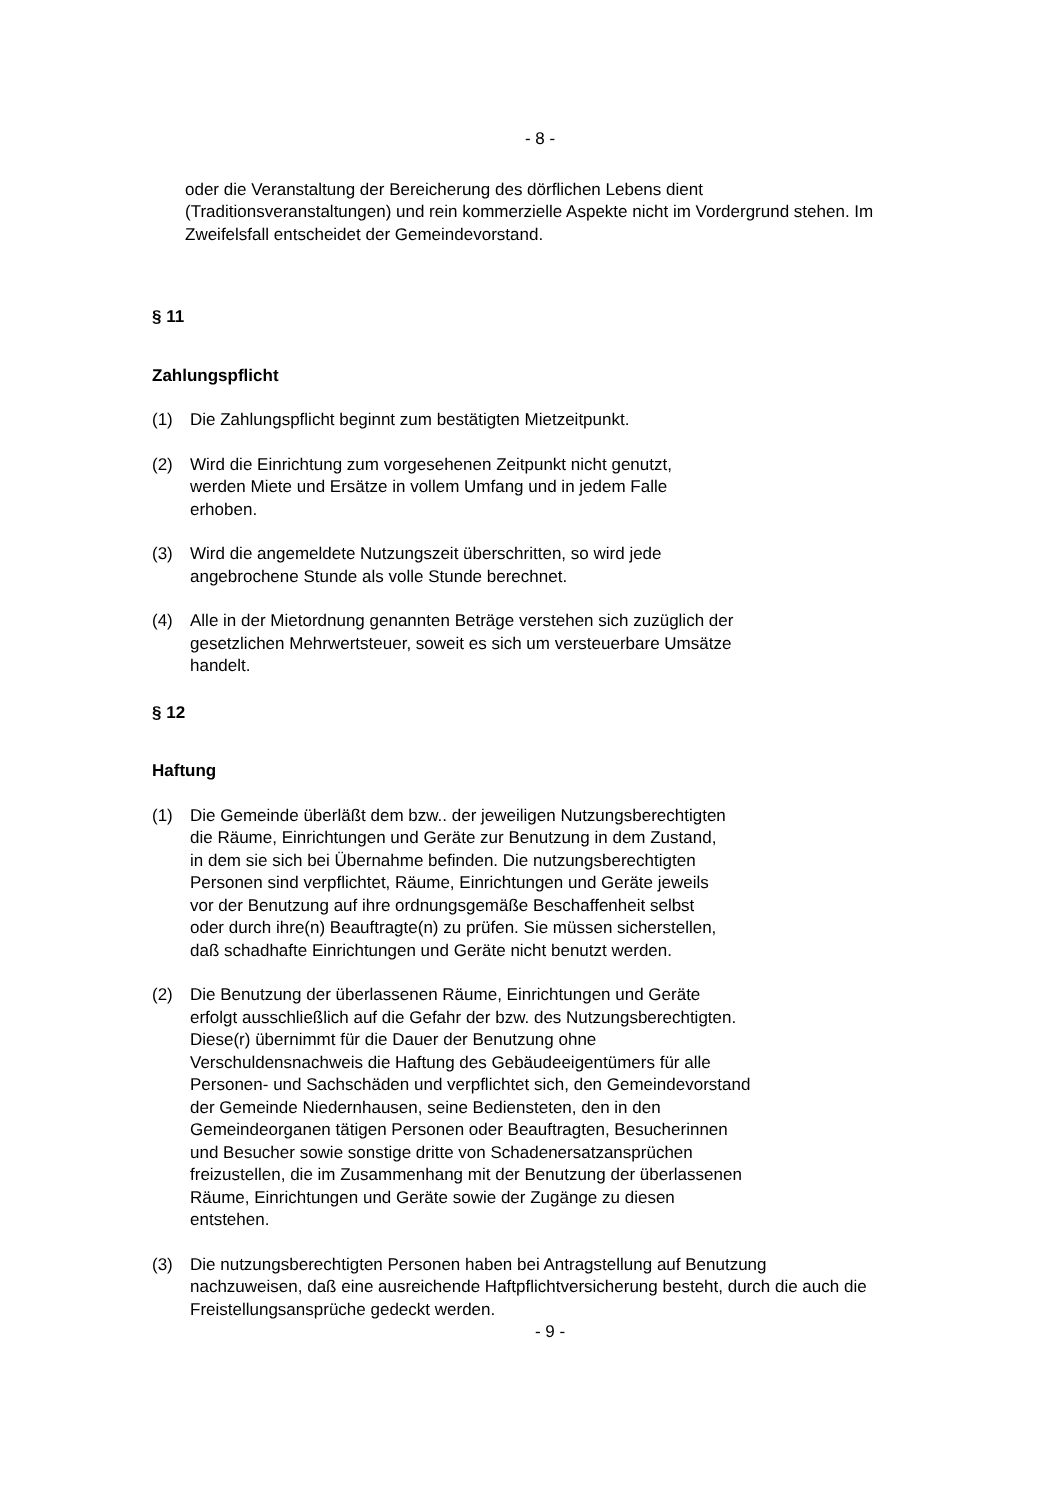- 8 -
oder die Veranstaltung der Bereicherung des dörflichen Lebens dient (Traditionsveranstaltungen) und rein kommerzielle Aspekte nicht im Vordergrund stehen. Im Zweifelsfall entscheidet der Gemeindevorstand.
§ 11
Zahlungspflicht
(1) Die Zahlungspflicht beginnt zum bestätigten Mietzeitpunkt.
(2) Wird die Einrichtung zum vorgesehenen Zeitpunkt nicht genutzt, werden Miete und Ersätze in vollem Umfang und in jedem Falle erhoben.
(3) Wird die angemeldete Nutzungszeit überschritten, so wird jede angebrochene Stunde als volle Stunde berechnet.
(4) Alle in der Mietordnung genannten Beträge verstehen sich zuzüglich der gesetzlichen Mehrwertsteuer, soweit es sich um versteuerbare Umsätze handelt.
§ 12
Haftung
(1) Die Gemeinde überläßt dem bzw.. der jeweiligen Nutzungsberechtigten die Räume, Einrichtungen und Geräte zur Benutzung in dem Zustand, in dem sie sich bei Übernahme befinden. Die nutzungsberechtigten Personen sind verpflichtet, Räume, Einrichtungen und Geräte jeweils vor der Benutzung auf ihre ordnungsgemäße Beschaffenheit selbst oder durch ihre(n) Beauftragte(n) zu prüfen. Sie müssen sicherstellen, daß schadhafte Einrichtungen und Geräte nicht benutzt werden.
(2) Die Benutzung der überlassenen Räume, Einrichtungen und Geräte erfolgt ausschließlich auf die Gefahr der bzw. des Nutzungsberechtigten. Diese(r) übernimmt für die Dauer der Benutzung ohne Verschuldensnachweis die Haftung des Gebäudeeigentümers für alle Personen- und Sachschäden und verpflichtet sich, den Gemeindevorstand der Gemeinde Niedernhausen, seine Bediensteten, den in den Gemeindeorganen tätigen Personen oder Beauftragten, Besucherinnen und Besucher sowie sonstige dritte von Schadenersatzansprüchen freizustellen, die im Zusammenhang mit der Benutzung der überlassenen Räume, Einrichtungen und Geräte sowie der Zugänge zu diesen entstehen.
(3) Die nutzungsberechtigten Personen haben bei Antragstellung auf Benutzung nachzuweisen, daß eine ausreichende Haftpflichtversicherung besteht, durch die auch die Freistellungsansprüche gedeckt werden.
- 9 -